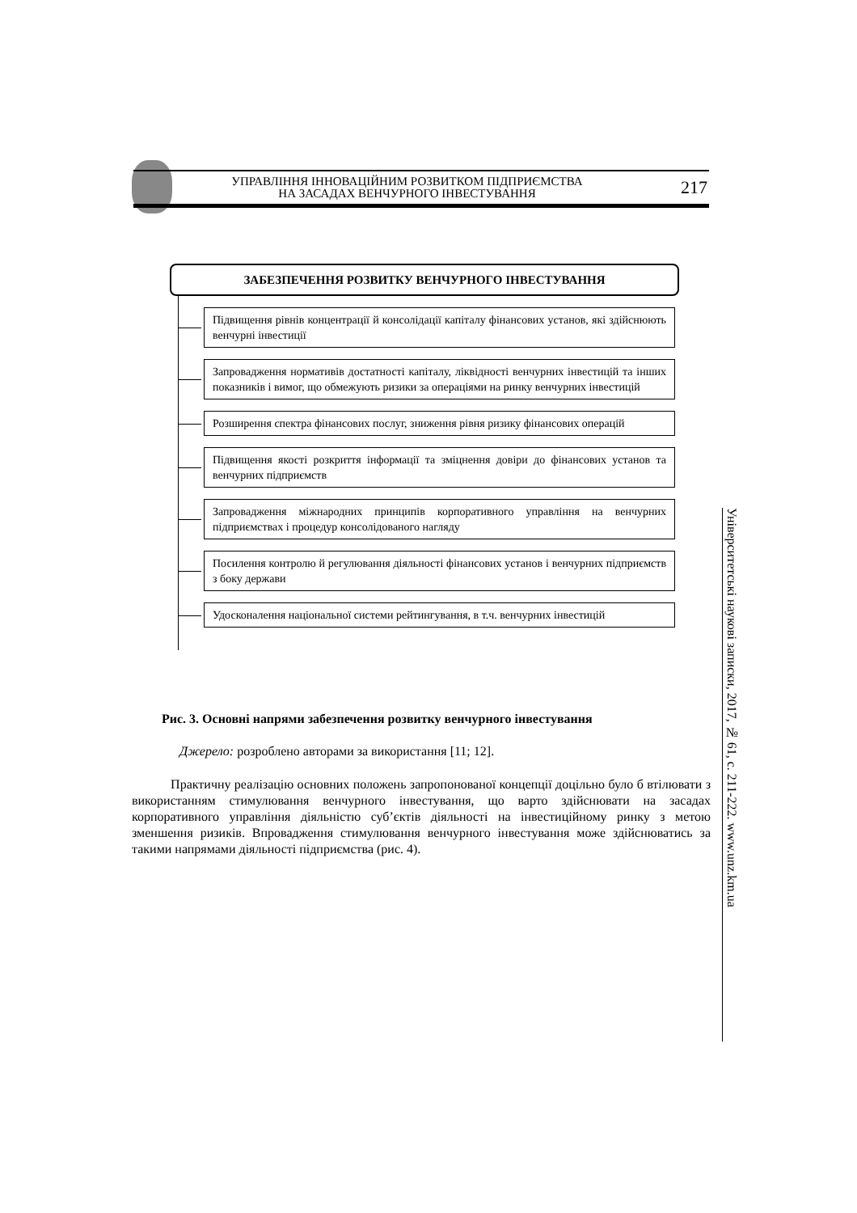УПРАВЛІННЯ ІННОВАЦІЙНИМ РОЗВИТКОМ ПІДПРИЄМСТВА
НА ЗАСАДАХ ВЕНЧУРНОГО ІНВЕСТУВАННЯ
217
ЗАБЕЗПЕЧЕННЯ РОЗВИТКУ ВЕНЧУРНОГО ІНВЕСТУВАННЯ
Підвищення рівнів концентрації й консолідації капіталу фінансових установ, які здійснюють венчурні інвестиції
Запровадження нормативів достатності капіталу, ліквідності венчурних інвестицій та інших показників і вимог, що обмежують ризики за операціями на ринку венчурних інвестицій
Розширення спектра фінансових послуг, зниження рівня ризику фінансових операцій
Підвищення якості розкриття інформації та зміцнення довіри до фінансових установ та венчурних підприємств
Запровадження міжнародних принципів корпоративного управління на венчурних підприємствах і процедур консолідованого нагляду
Посилення контролю й регулювання діяльності фінансових установ і венчурних підприємств з боку держави
Удосконалення національної системи рейтингування, в т.ч. венчурних інвестицій
Рис. 3. Основні напрями забезпечення розвитку венчурного інвестування
Джерело: розроблено авторами за використання [11; 12].
Практичну реалізацію основних положень запропонованої концепції доцільно було б втілювати з використанням стимулювання венчурного інвестування, що варто здійснювати на засадах корпоративного управління діяльністю суб’єктів діяльності на інвестиційному ринку з метою зменшення ризиків. Впровадження стимулювання венчурного інвестування може здійснюватись за такими напрямами діяльності підприємства (рис. 4).
Університетські наукові записки, 2017, № 61, с. 211-222. www.unz.km.ua